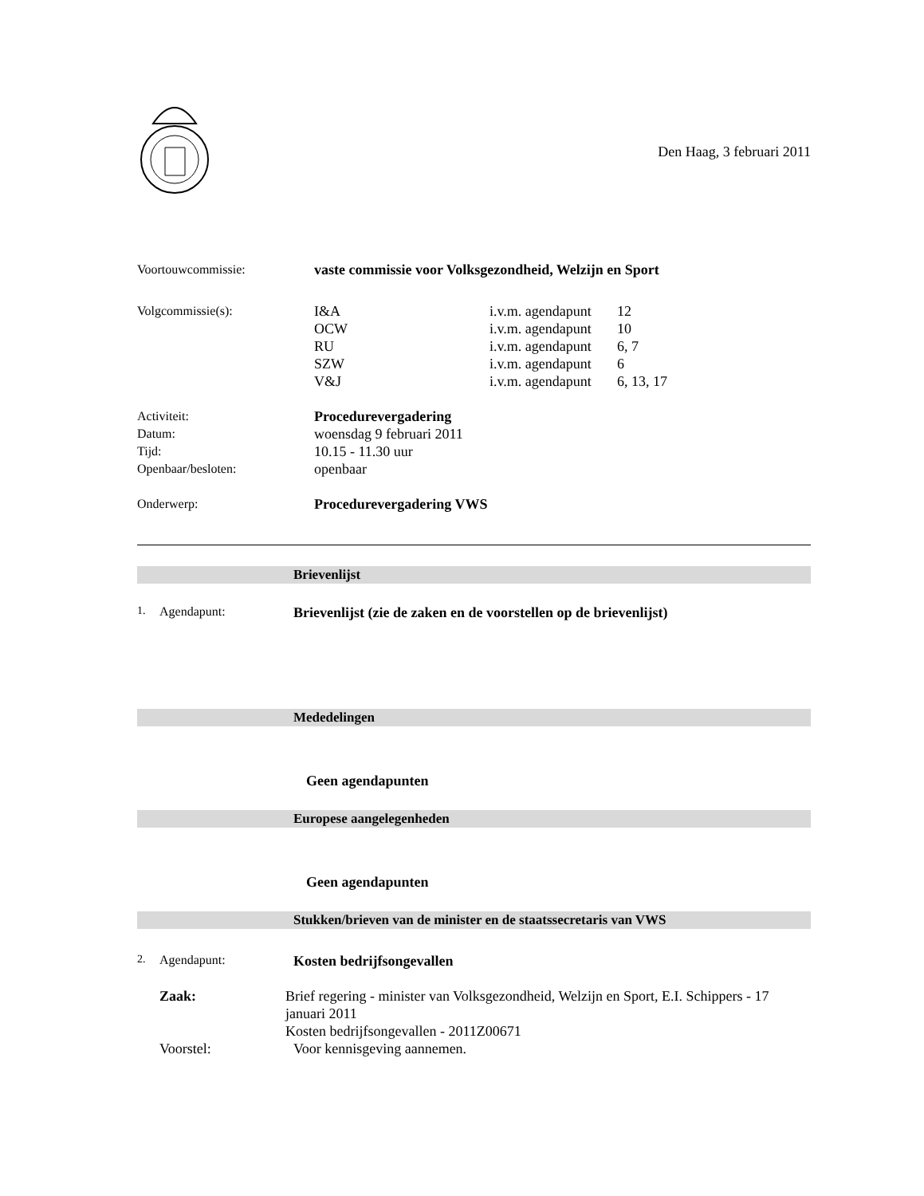Den Haag, 3 februari 2011
Voortouwcommissie: vaste commissie voor Volksgezondheid, Welzijn en Sport
Volgcommissie(s): I&A i.v.m. agendapunt
12
OCW i.v.m. agendapunt
10
RU i.v.m. agendapunt
6, 7
SZW i.v.m. agendapunt
6
V&J i.v.m. agendapunt
6, 13, 17
Activiteit: Procedurevergadering
Datum: woensdag 9 februari 2011
Tijd: 10.15 - 11.30 uur
Openbaar/besloten: openbaar
Onderwerp: Procedurevergadering VWS
Brievenlijst
1. Agendapunt: Brievenlijst (zie de zaken en de voorstellen op de brievenlijst)
Mededelingen
Geen agendapunten
Europese aangelegenheden
Geen agendapunten
Stukken/brieven van de minister en de staatssecretaris van VWS
2. Agendapunt: Kosten bedrijfsongevallen
Zaak: Brief regering - minister van Volksgezondheid, Welzijn en Sport, E.I. Schippers - 17 januari 2011
Kosten bedrijfsongevallen - 2011Z00671
Voorstel: Voor kennisgeving aannemen.